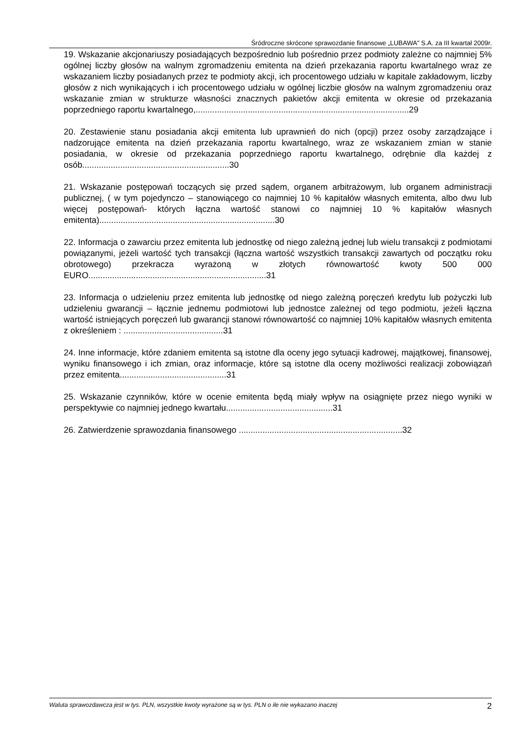Śródroczne skrócone sprawozdanie finansowe „LUBAWA” S.A. za III kwartał 2009r.
19. Wskazanie akcjonariuszy posiadających bezpośrednio lub pośrednio przez podmioty zależne co najmniej 5% ogólnej liczby głosów na walnym zgromadzeniu emitenta na dzień przekazania raportu kwartalnego wraz ze wskazaniem liczby posiadanych przez te podmioty akcji, ich procentowego udziału w kapitale zakładowym, liczby głosów z nich wynikających i ich procentowego udziału w ogólnej liczbie głosów na walnym zgromadzeniu oraz wskazanie zmian w strukturze własności znacznych pakietów akcji emitenta w okresie od przekazania poprzedniego raportu kwartalnego,..........................................................................................29
20. Zestawienie stanu posiadania akcji emitenta lub uprawnień do nich (opcji) przez osoby zarządzające i nadzorujące emitenta na dzień przekazania raportu kwartalnego, wraz ze wskazaniem zmian w stanie posiadania, w okresie od przekazania poprzedniego raportu kwartalnego, odrębnie dla każdej z osób..............................................................30
21. Wskazanie postępowań toczących się przed sądem, organem arbitrażowym, lub organem administracji publicznej, ( w tym pojedynczo – stanowiącego co najmniej 10 % kapitałów własnych emitenta, albo dwu lub więcej postępowań- których łączna wartość stanowi co najmniej 10 % kapitałów własnych emitenta)..........................................................................30
22. Informacja o zawarciu przez emitenta lub jednostkę od niego zależną jednej lub wielu transakcji z podmiotami powiązanymi, jeżeli wartość tych transakcji (łączna wartość wszystkich transakcji zawartych od początku roku obrotowego) przekracza wyrażoną w złotych równowartość kwoty 500 000 EURO...........................................................................31
23. Informacja o udzieleniu przez emitenta lub jednostkę od niego zależną poręczeń kredytu lub pożyczki lub udzieleniu gwarancji – łącznie jednemu podmiotowi lub jednostce zależnej od tego podmiotu, jeżeli łączna wartość istniejących poręczeń lub gwarancji stanowi równowartość co najmniej 10% kapitałów własnych emitenta z określeniem : ..........................................31
24. Inne informacje, które zdaniem emitenta są istotne dla oceny jego sytuacji kadrowej, majątkowej, finansowej, wyniku finansowego i ich zmian, oraz informacje, które są istotne dla oceny możliwości realizacji zobowiązań przez emitenta.............................................31
25. Wskazanie czynników, które w ocenie emitenta będą miały wpływ na osiągnięte przez niego wyniki w perspektywie co najmniej jednego kwartału.............................................31
26. Zatwierdzenie sprawozdania finansowego .....................................................................32
Waluta sprawozdawcza jest w tys. PLN, wszystkie kwoty wyrażone są w tys. PLN o ile nie wykazano inaczej 2